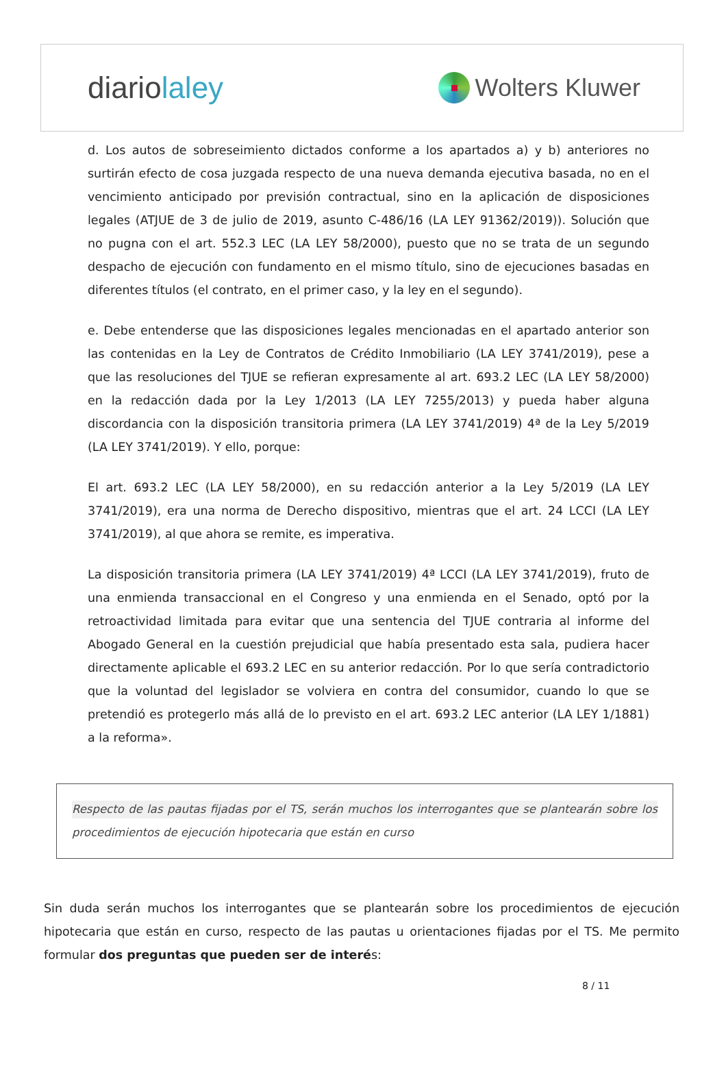diariolaley
Wolters Kluwer
d. Los autos de sobreseimiento dictados conforme a los apartados a) y b) anteriores no surtirán efecto de cosa juzgada respecto de una nueva demanda ejecutiva basada, no en el vencimiento anticipado por previsión contractual, sino en la aplicación de disposiciones legales (ATJUE de 3 de julio de 2019, asunto C-486/16 (LA LEY 91362/2019)). Solución que no pugna con el art. 552.3 LEC (LA LEY 58/2000), puesto que no se trata de un segundo despacho de ejecución con fundamento en el mismo título, sino de ejecuciones basadas en diferentes títulos (el contrato, en el primer caso, y la ley en el segundo).
e. Debe entenderse que las disposiciones legales mencionadas en el apartado anterior son las contenidas en la Ley de Contratos de Crédito Inmobiliario (LA LEY 3741/2019), pese a que las resoluciones del TJUE se refieran expresamente al art. 693.2 LEC (LA LEY 58/2000) en la redacción dada por la Ley 1/2013 (LA LEY 7255/2013) y pueda haber alguna discordancia con la disposición transitoria primera (LA LEY 3741/2019) 4ª de la Ley 5/2019 (LA LEY 3741/2019). Y ello, porque:
El art. 693.2 LEC (LA LEY 58/2000), en su redacción anterior a la Ley 5/2019 (LA LEY 3741/2019), era una norma de Derecho dispositivo, mientras que el art. 24 LCCI (LA LEY 3741/2019), al que ahora se remite, es imperativa.
La disposición transitoria primera (LA LEY 3741/2019) 4ª LCCI (LA LEY 3741/2019), fruto de una enmienda transaccional en el Congreso y una enmienda en el Senado, optó por la retroactividad limitada para evitar que una sentencia del TJUE contraria al informe del Abogado General en la cuestión prejudicial que había presentado esta sala, pudiera hacer directamente aplicable el 693.2 LEC en su anterior redacción. Por lo que sería contradictorio que la voluntad del legislador se volviera en contra del consumidor, cuando lo que se pretendió es protegerlo más allá de lo previsto en el art. 693.2 LEC anterior (LA LEY 1/1881) a la reforma».
Respecto de las pautas fijadas por el TS, serán muchos los interrogantes que se plantearán sobre los procedimientos de ejecución hipotecaria que están en curso
Sin duda serán muchos los interrogantes que se plantearán sobre los procedimientos de ejecución hipotecaria que están en curso, respecto de las pautas u orientaciones fijadas por el TS. Me permito formular dos preguntas que pueden ser de interés:
8 / 11